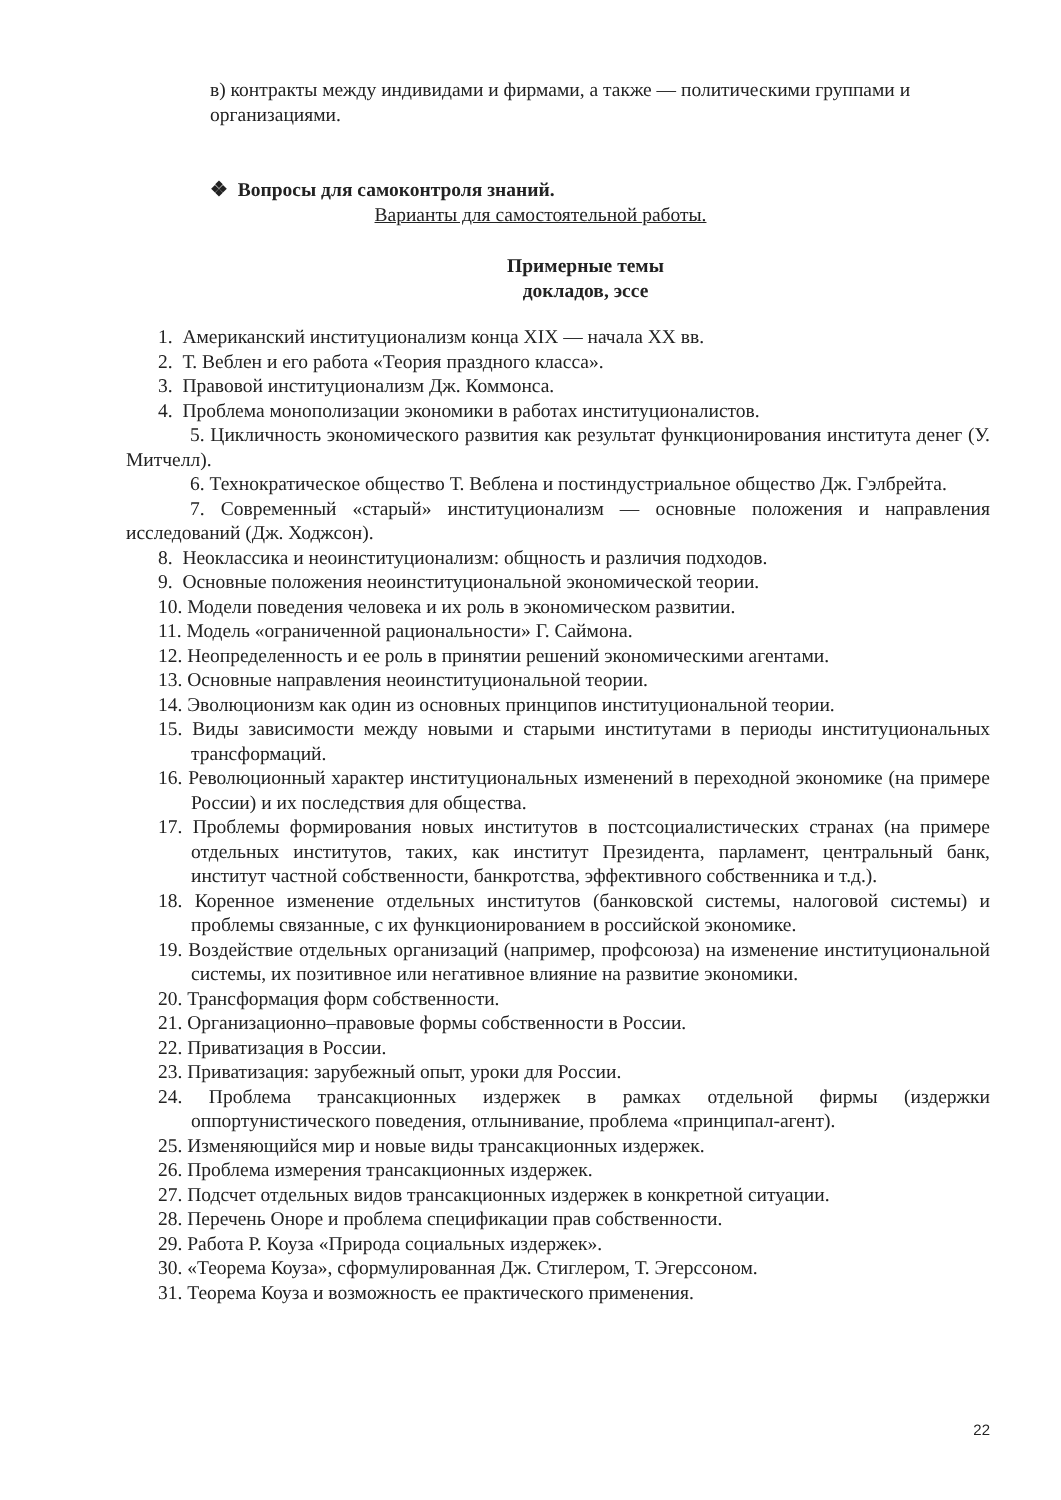в) контракты между индивидами и фирмами, а также — политическими группами и организациями.
❖ Вопросы для самоконтроля знаний.
Варианты для самостоятельной работы.
Примерные темы
докладов, эссе
1. Американский институционализм конца XIX — начала XX вв.
2. Т. Веблен и его работа «Теория праздного класса».
3. Правовой институционализм Дж. Коммонса.
4. Проблема монополизации экономики в работах институционалистов.
5. Цикличность экономического развития как результат функционирования института денег (У. Митчелл).
6. Технократическое общество Т. Веблена и постиндустриальное общество Дж. Гэлбрейта.
7. Современный «старый» институционализм — основные положения и направления исследований (Дж. Ходжсон).
8. Неоклассика и неоинституционализм: общность и различия подходов.
9. Основные положения неоинституциональной экономической теории.
10. Модели поведения человека и их роль в экономическом развитии.
11. Модель «ограниченной рациональности» Г. Саймона.
12. Неопределенность и ее роль в принятии решений экономическими агентами.
13. Основные направления неоинституциональной теории.
14. Эволюционизм как один из основных принципов институциональной теории.
15. Виды зависимости между новыми и старыми институтами в периоды институциональных трансформаций.
16. Революционный характер институциональных изменений в переходной экономике (на примере России) и их последствия для общества.
17. Проблемы формирования новых институтов в постсоциалистических странах (на примере отдельных институтов, таких, как институт Президента, парламент, центральный банк, институт частной собственности, банкротства, эффективного собственника и т.д.).
18. Коренное изменение отдельных институтов (банковской системы, налоговой системы) и проблемы связанные, с их функционированием в российской экономике.
19. Воздействие отдельных организаций (например, профсоюза) на изменение институциональной системы, их позитивное или негативное влияние на развитие экономики.
20. Трансформация форм собственности.
21. Организационно–правовые формы собственности в России.
22. Приватизация в России.
23. Приватизация: зарубежный опыт, уроки для России.
24. Проблема трансакционных издержек в рамках отдельной фирмы (издержки оппортунистического поведения, отлынивание, проблема «принципал-агент).
25. Изменяющийся мир и новые виды трансакционных издержек.
26. Проблема измерения трансакционных издержек.
27. Подсчет отдельных видов трансакционных издержек в конкретной ситуации.
28. Перечень Оноре и проблема спецификации прав собственности.
29. Работа Р. Коуза «Природа социальных издержек».
30. «Теорема Коуза», сформулированная Дж. Стиглером, Т. Эгерссоном.
31. Теорема Коуза и возможность ее практического применения.
22